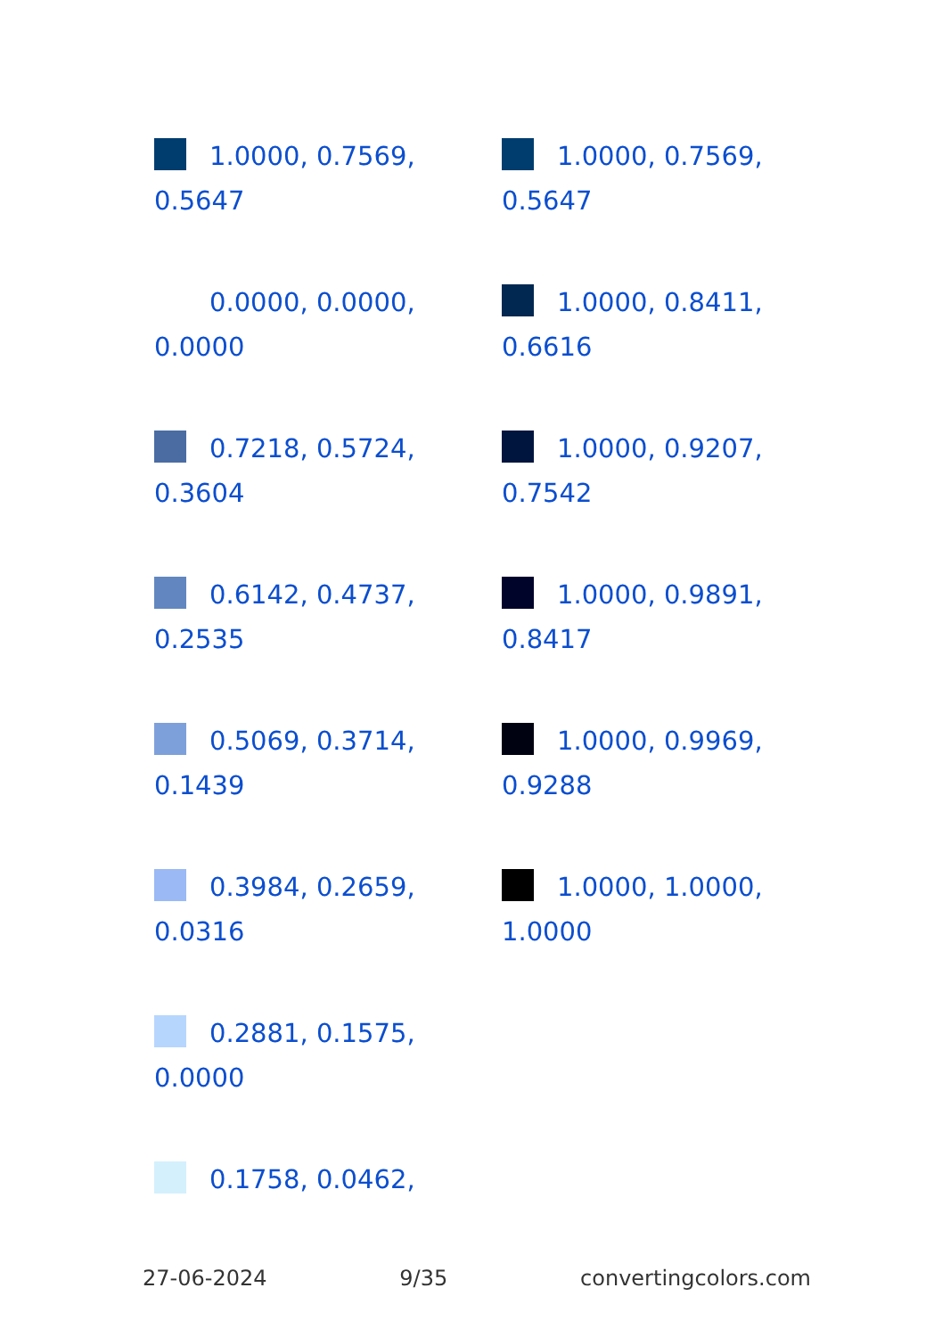1.0000, 0.7569, 0.5647
0.0000, 0.0000, 0.0000
0.7218, 0.5724, 0.3604
0.6142, 0.4737, 0.2535
0.5069, 0.3714, 0.1439
0.3984, 0.2659, 0.0316
0.2881, 0.1575, 0.0000
0.1758, 0.0462,
1.0000, 0.7569, 0.5647
1.0000, 0.8411, 0.6616
1.0000, 0.9207, 0.7542
1.0000, 0.9891, 0.8417
1.0000, 0.9969, 0.9288
1.0000, 1.0000, 1.0000
27-06-2024 9/35 convertingcolors.com